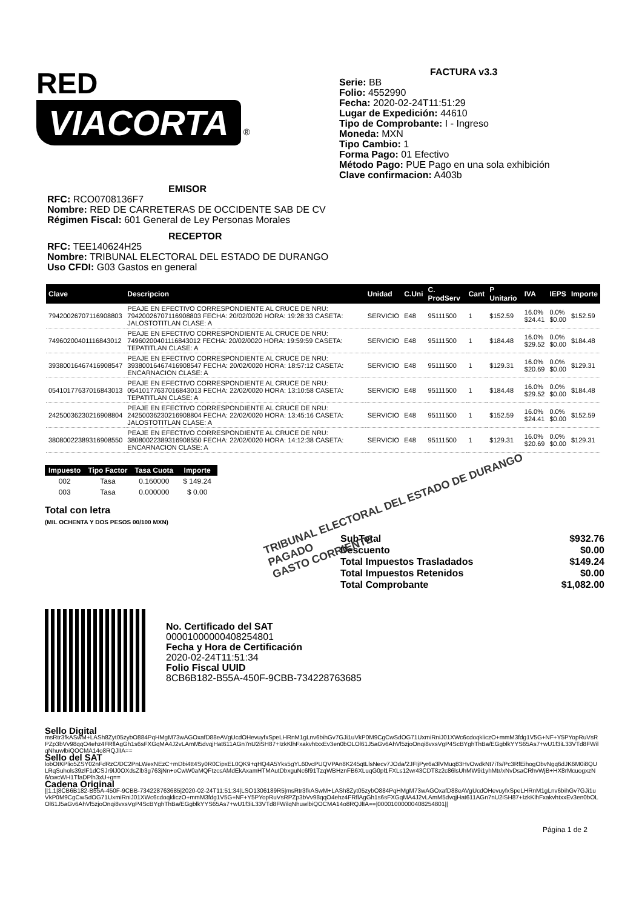RED
VIACORTA
®
FACTURA v3.3
Serie: BB
Folio: 4552990
Fecha: 2020-02-24T11:51:29
Lugar de Expedición: 44610
Tipo de Comprobante: I - Ingreso
Moneda: MXN
Tipo Cambio: 1
Forma Pago: 01 Efectivo
Método Pago: PUE Pago en una sola exhibición
Clave confirmacion: A403b
EMISOR
RFC: RCO0708136F7
Nombre: RED DE CARRETERAS DE OCCIDENTE SAB DE CV
Régimen Fiscal: 601 General de Ley Personas Morales
RECEPTOR
RFC: TEE140624H25
Nombre: TRIBUNAL ELECTORAL DEL ESTADO DE DURANGO
Uso CFDI: G03 Gastos en general
| Clave | Descripcion | Unidad | C.Uni | C. ProdServ | Cant | P Unitario | IVA | IEPS | Importe |
| --- | --- | --- | --- | --- | --- | --- | --- | --- | --- |
| 79420026707116908803 | PEAJE EN EFECTIVO CORRESPONDIENTE AL CRUCE DE NRU: 79420026707116908803 FECHA: 20/02/0020 HORA: 19:28:33 CASETA: JALOSTOTITLAN CLASE: A | SERVICIO | E48 | 95111500 | 1 | $152.59 | 16.0% $24.41 | 0.0% $0.00 | $152.59 |
| 74960200401116843012 | PEAJE EN EFECTIVO CORRESPONDIENTE AL CRUCE DE NRU: 74960200401116843012 FECHA: 20/02/0020 HORA: 19:59:59 CASETA: TEPATITLAN CLASE: A | SERVICIO | E48 | 95111500 | 1 | $184.48 | 16.0% $29.52 | 0.0% $0.00 | $184.48 |
| 39380016467416908547 | PEAJE EN EFECTIVO CORRESPONDIENTE AL CRUCE DE NRU: 39380016467416908547 FECHA: 20/02/0020 HORA: 18:57:12 CASETA: ENCARNACION CLASE: A | SERVICIO | E48 | 95111500 | 1 | $129.31 | 16.0% $20.69 | 0.0% $0.00 | $129.31 |
| 05410177637016843013 | PEAJE EN EFECTIVO CORRESPONDIENTE AL CRUCE DE NRU: 05410177637016843013 FECHA: 22/02/0020 HORA: 13:10:58 CASETA: TEPATITLAN CLASE: A | SERVICIO | E48 | 95111500 | 1 | $184.48 | 16.0% $29.52 | 0.0% $0.00 | $184.48 |
| 24250036230216908804 | PEAJE EN EFECTIVO CORRESPONDIENTE AL CRUCE DE NRU: 24250036230216908804 FECHA: 22/02/0020 HORA: 13:45:16 CASETA: JALOSTOTITLAN CLASE: A | SERVICIO | E48 | 95111500 | 1 | $152.59 | 16.0% $24.41 | 0.0% $0.00 | $152.59 |
| 38080022389316908550 | PEAJE EN EFECTIVO CORRESPONDIENTE AL CRUCE DE NRU: 38080022389316908550 FECHA: 22/02/0020 HORA: 14:12:38 CASETA: ENCARNACION CLASE: A | SERVICIO | E48 | 95111500 | 1 | $129.31 | 16.0% $20.69 | 0.0% $0.00 | $129.31 |
| Impuesto | Tipo Factor | Tasa Cuota | Importe |
| --- | --- | --- | --- |
| 002 | Tasa | 0.160000 | $ 149.24 |
| 003 | Tasa | 0.000000 | $ 0.00 |
Total con letra
(MIL OCHENTA Y DOS PESOS 00/100 MXN)
TRIBUNAL ELECTORAL DEL ESTADO DE DURANGO
PAGADO
GASTO CORRIENTE
| SubTotal | $932.76 |
| Descuento | $0.00 |
| Total Impuestos Trasladados | $149.24 |
| Total Impuestos Retenidos | $0.00 |
| Total Comprobante | $1,082.00 |
No. Certificado del SAT
00001000000408254801
Fecha y Hora de Certificación
2020-02-24T11:51:34
Folio Fiscal UUID
8CB6B182-B55A-450F-9CBB-734228763685
Sello Digital
msRtr3fkASwM+LASh8Zyt05zybO884PqHMgM73wAGOxafD88eAVgUcdOHevuyfxSpeLHRnM1gLnv6bihGv7GJi1uVkP0M9CgCwSdOG71UxmiRniJ01XWc6cdoqkliczO+mmM3fdg1V5G+NF+Y5PYopRuVsRPZp3bVv98qqO4ehz4FRflAgGh1s6sFXGqMA4J2vLAmM5dvqjHat611AGn7nU2iSH87+IzkKlhFxakvhtxxEv3en0bOLOl61J5aGv6AhVl5zjoOnqi8vxsVgP4ScBYghThBa/EGgblkYYS65As7+wU1f3iL33VTd8FWilqNhuwlbiQOCMA14o8RQJlIA==
Sello del SAT
lobOtKPlio5ZSY02nFdRzC/DC2PnLWexNEzC+mDbi4tt4Sy0R0CipxEL0QK9+qHQ4A5Yks5gYL60vcPUQVPAn8K245qtLlsNecv7JOda/2JFIjPyr6a3lVMuq83HvOwdkNt7iTs/Pc3RfEihogObvNgq6dJK6M0i8QULRqSuhols39zlF1dCSJr9lJ0OXdsZlb3g763jNn+oCwW0aMQFtzcsAMdEkAxamHTMAutDbxguNc6f91TzqWBHznFB6XLuqG0pl1FXLs12wr43CDT8z2c86lsUhMW9i1yhMtr/xNvDsaCRhvWjB+HX8rMcuogxzN6/cwcWH1TfaDPlh3xU+g==
Cadena Original
||1.1|8CB6B182-B55A-450F-9CBB-734228763685|2020-02-24T11:51:34|LSO1306189R5|msRtr3fkASwM+LASh8Zyt05zybO884PqHMgM73wAGOxafD88eAVgUcdOHevuyfxSpeLHRnM1gLnv6bihGv7GJi1uVkP0M9CgCwSdOG71UxmiRniJ01XWc6cdoqkliczO+mmM3fdg1V5G+NF+Y5PYopRuVsRPZp3bVv98qqO4ehz4FRflAgGh1s6sFXGqMA4J2vLAmM5dvqjHat611AGn7nU2iSH87+IzkKlhFxakvhtxxEv3en0bOLOl61J5aGv6AhVl5zjoOnqi8vxsVgP4ScBYghThBa/EGgblkYYS65As7+wU1f3iL33VTd8FWilqNhuwlbiQOCMA14o8RQJlIA==|00001000000408254801||
Página 1 de 2